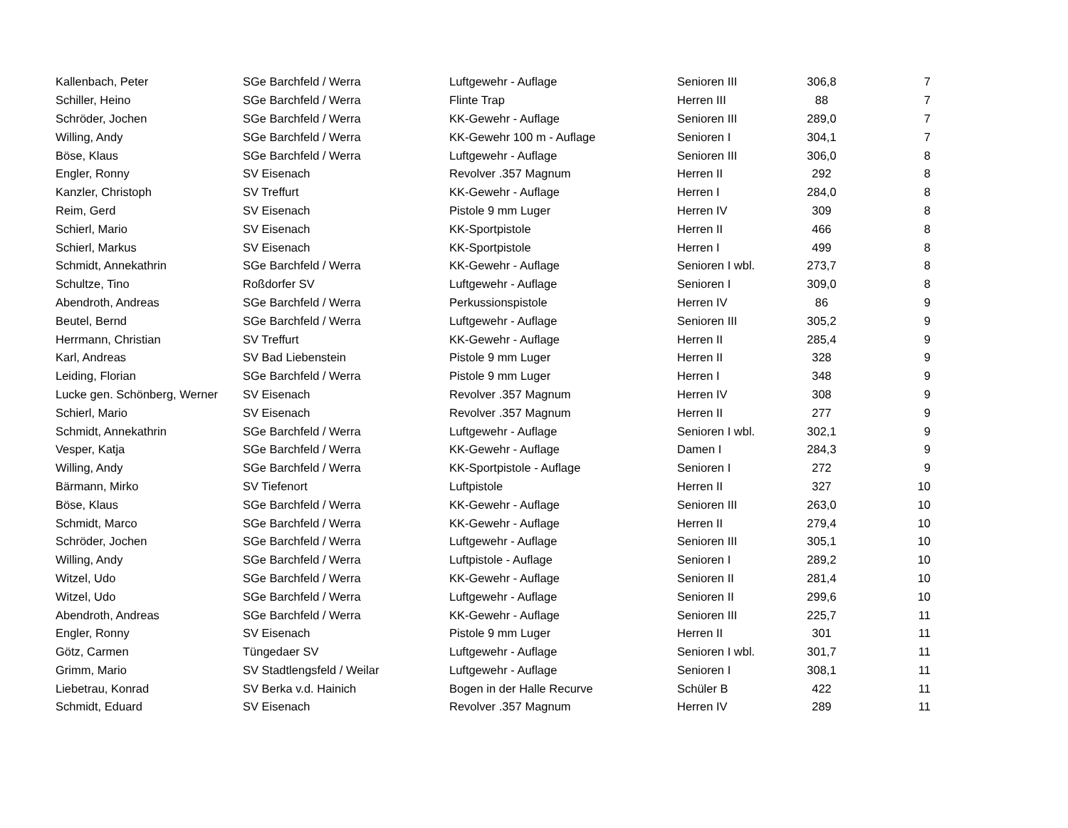| Kallenbach, Peter | SGe Barchfeld / Werra | Luftgewehr - Auflage | Senioren III | 306,8 | 7 |
| Schiller, Heino | SGe Barchfeld / Werra | Flinte Trap | Herren III | 88 | 7 |
| Schröder, Jochen | SGe Barchfeld / Werra | KK-Gewehr - Auflage | Senioren III | 289,0 | 7 |
| Willing, Andy | SGe Barchfeld / Werra | KK-Gewehr 100 m - Auflage | Senioren I | 304,1 | 7 |
| Böse, Klaus | SGe Barchfeld / Werra | Luftgewehr - Auflage | Senioren III | 306,0 | 8 |
| Engler, Ronny | SV Eisenach | Revolver .357 Magnum | Herren II | 292 | 8 |
| Kanzler, Christoph | SV Treffurt | KK-Gewehr - Auflage | Herren I | 284,0 | 8 |
| Reim, Gerd | SV Eisenach | Pistole 9 mm Luger | Herren IV | 309 | 8 |
| Schierl, Mario | SV Eisenach | KK-Sportpistole | Herren II | 466 | 8 |
| Schierl, Markus | SV Eisenach | KK-Sportpistole | Herren I | 499 | 8 |
| Schmidt, Annekathrin | SGe Barchfeld / Werra | KK-Gewehr - Auflage | Senioren I wbl. | 273,7 | 8 |
| Schultze, Tino | Roßdorfer SV | Luftgewehr - Auflage | Senioren I | 309,0 | 8 |
| Abendroth, Andreas | SGe Barchfeld / Werra | Perkussionspistole | Herren IV | 86 | 9 |
| Beutel, Bernd | SGe Barchfeld / Werra | Luftgewehr - Auflage | Senioren III | 305,2 | 9 |
| Herrmann, Christian | SV Treffurt | KK-Gewehr - Auflage | Herren II | 285,4 | 9 |
| Karl, Andreas | SV Bad Liebenstein | Pistole 9 mm Luger | Herren II | 328 | 9 |
| Leiding, Florian | SGe Barchfeld / Werra | Pistole 9 mm Luger | Herren I | 348 | 9 |
| Lucke gen. Schönberg, Werner | SV Eisenach | Revolver .357 Magnum | Herren IV | 308 | 9 |
| Schierl, Mario | SV Eisenach | Revolver .357 Magnum | Herren II | 277 | 9 |
| Schmidt, Annekathrin | SGe Barchfeld / Werra | Luftgewehr - Auflage | Senioren I wbl. | 302,1 | 9 |
| Vesper, Katja | SGe Barchfeld / Werra | KK-Gewehr - Auflage | Damen I | 284,3 | 9 |
| Willing, Andy | SGe Barchfeld / Werra | KK-Sportpistole - Auflage | Senioren I | 272 | 9 |
| Bärmann, Mirko | SV Tiefenort | Luftpistole | Herren II | 327 | 10 |
| Böse, Klaus | SGe Barchfeld / Werra | KK-Gewehr - Auflage | Senioren III | 263,0 | 10 |
| Schmidt, Marco | SGe Barchfeld / Werra | KK-Gewehr - Auflage | Herren II | 279,4 | 10 |
| Schröder, Jochen | SGe Barchfeld / Werra | Luftgewehr - Auflage | Senioren III | 305,1 | 10 |
| Willing, Andy | SGe Barchfeld / Werra | Luftpistole - Auflage | Senioren I | 289,2 | 10 |
| Witzel, Udo | SGe Barchfeld / Werra | KK-Gewehr - Auflage | Senioren II | 281,4 | 10 |
| Witzel, Udo | SGe Barchfeld / Werra | Luftgewehr - Auflage | Senioren II | 299,6 | 10 |
| Abendroth, Andreas | SGe Barchfeld / Werra | KK-Gewehr - Auflage | Senioren III | 225,7 | 11 |
| Engler, Ronny | SV Eisenach | Pistole 9 mm Luger | Herren II | 301 | 11 |
| Götz, Carmen | Tüngedaer SV | Luftgewehr - Auflage | Senioren I wbl. | 301,7 | 11 |
| Grimm, Mario | SV Stadtlengsfeld / Weilar | Luftgewehr - Auflage | Senioren I | 308,1 | 11 |
| Liebetrau, Konrad | SV Berka v.d. Hainich | Bogen in der Halle Recurve | Schüler B | 422 | 11 |
| Schmidt, Eduard | SV Eisenach | Revolver .357 Magnum | Herren IV | 289 | 11 |